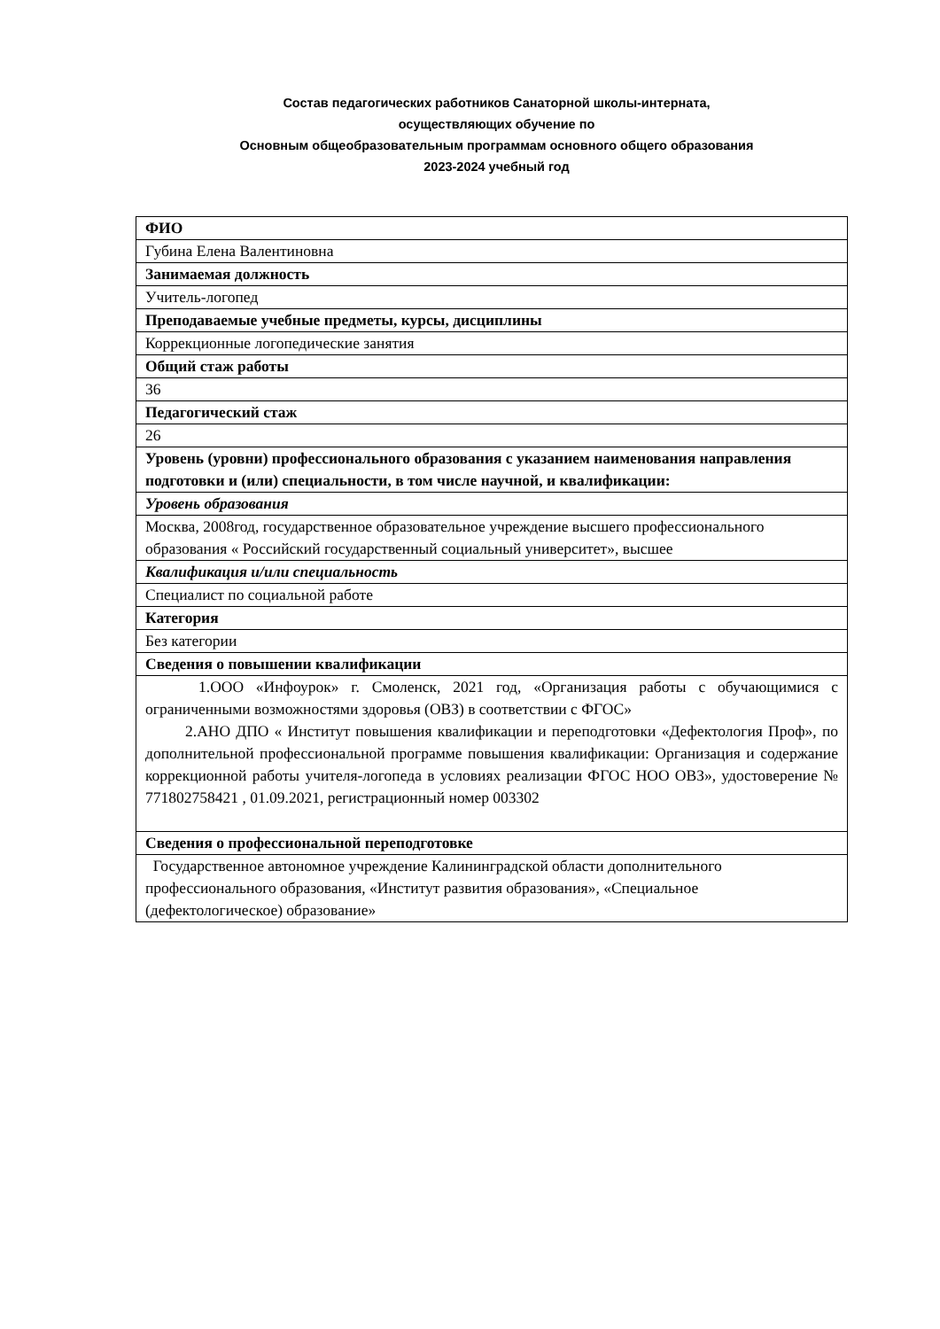Состав педагогических работников Санаторной школы-интерната,
осуществляющих обучение по
Основным общеобразовательным программам основного общего образования
2023-2024 учебный год
| ФИО |
| Губина Елена Валентиновна |
| Занимаемая должность |
| Учитель-логопед |
| Преподаваемые учебные предметы, курсы, дисциплины |
| Коррекционные логопедические занятия |
| Общий стаж работы |
| 36 |
| Педагогический стаж |
| 26 |
| Уровень (уровни) профессионального образования с указанием наименования направления подготовки и (или) специальности, в том числе научной, и квалификации: |
| Уровень образования |
| Москва, 2008год, государственное образовательное учреждение высшего профессионального образования « Российский государственный социальный университет», высшее |
| Квалификация и/или специальность |
| Специалист по социальной работе |
| Категория |
| Без категории |
| Сведения о повышении квалификации |
| 1.ООО «Инфоурок» г. Смоленск, 2021 год, «Организация работы с обучающимися с ограниченными возможностями здоровья (ОВЗ) в соответствии с ФГОС» 2.АНО ДПО « Институт повышения квалификации и переподготовки «Дефектология Проф», по дополнительной профессиональной программе повышения квалификации: Организация и содержание коррекционной работы учителя-логопеда в условиях реализации ФГОС НОО ОВЗ», удостоверение № 771802758421 , 01.09.2021, регистрационный номер 003302 |
| Сведения о профессиональной переподготовке |
| Государственное автономное учреждение Калининградской области дополнительного профессионального образования, «Институт развития образования», «Специальное (дефектологическое) образование» |